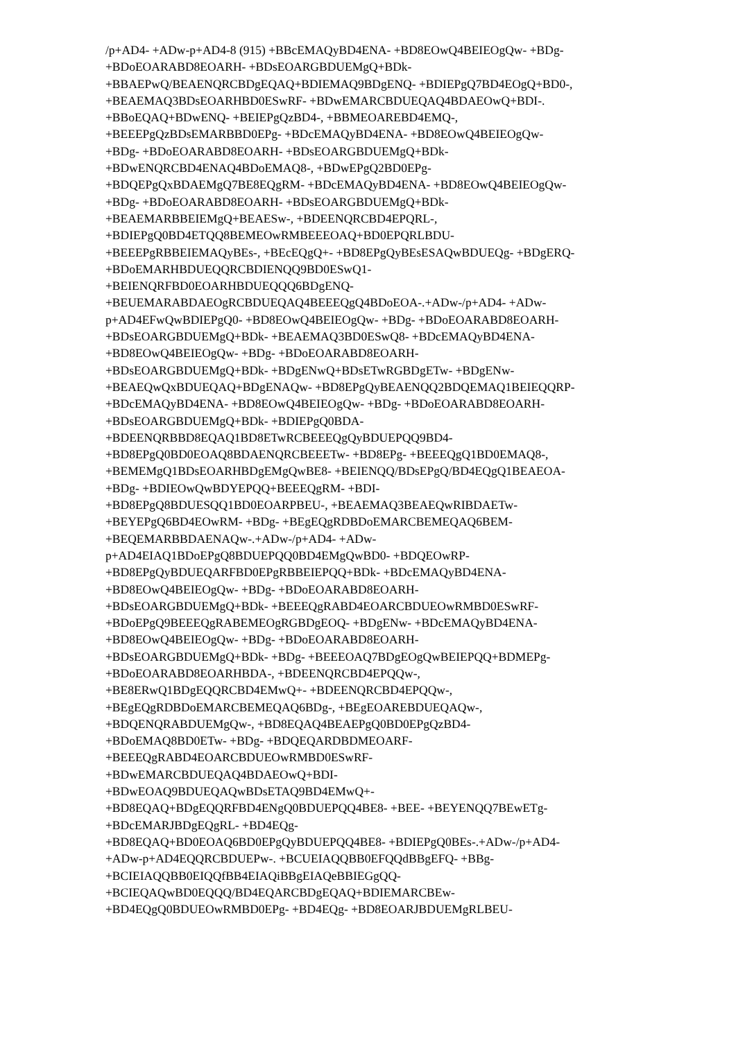/p+AD4- +ADw-p+AD4-8 (915) +BBcEMAQyBD4ENA- +BD8EOwQ4BEIEOgQw- +BDg-
+BDoEOARABD8EOARH- +BDsEOARGBDUEMgQ+BDk-
+BBAEPwQ/BEAENQRCBDgEQAQ+BDIEMAQ9BDgENQ- +BDIEPgQ7BD4EOgQ+BD0-,
+BEAEMAQ3BDsEOARHBD0ESwRF- +BDwEMARCBDUEQAQ4BDAEOwQ+BDI-.
+BBoEQAQ+BDwENQ- +BEIEPgQzBD4-, +BBMEOAREBD4EMQ-,
+BEEEPgQzBDsEMARBBD0EPg- +BDcEMAQyBD4ENA- +BD8EOwQ4BEIEOgQw-
+BDg- +BDoEOARABD8EOARH- +BDsEOARGBDUEMgQ+BDk-
+BDwENQRCBD4ENAQ4BDoEMAQ8-, +BDwEPgQ2BD0EPg-
+BDQEPgQxBDAEMgQ7BE8EQgRM- +BDcEMAQyBD4ENA- +BD8EOwQ4BEIEOgQw-
+BDg- +BDoEOARABD8EOARH- +BDsEOARGBDUEMgQ+BDk-
+BEAEMARBBEIEMgQ+BEAESw-, +BDEENQRCBD4EPQRL-,
+BDIEPgQ0BD4ETQQ8BEMEOwRMBEEEOAQ+BD0EPQRLBDU-
+BEEEPgRBBEIEMAQyBEs-, +BEcEQgQ+- +BD8EPgQyBEsESAQwBDUEQg- +BDgERQ-
+BDoEMARHBDUEQQRCBDIENQQ9BD0ESwQ1-
+BEIENQRFBD0EOARHBDUEQQQ6BDgENQ-
+BEUEMARABDAEOgRCBDUEQAQ4BEEEQgQ4BDoEOA-.+ADw-/p+AD4- +ADw-
p+AD4EFwQwBDIEPgQ0- +BD8EOwQ4BEIEOgQw- +BDg- +BDoEOARABD8EOARH-
+BDsEOARGBDUEMgQ+BDk- +BEAEMAQ3BD0ESwQ8- +BDcEMAQyBD4ENA-
+BD8EOwQ4BEIEOgQw- +BDg- +BDoEOARABD8EOARH-
+BDsEOARGBDUEMgQ+BDk- +BDgENwQ+BDsETwRGBDgETw- +BDgENw-
+BEAEQwQxBDUEQAQ+BDgENAQw- +BD8EPgQyBEAENQQ2BDQEMAQ1BEIEQQRP-
+BDcEMAQyBD4ENA- +BD8EOwQ4BEIEOgQw- +BDg- +BDoEOARABD8EOARH-
+BDsEOARGBDUEMgQ+BDk- +BDIEPgQ0BDA-
+BDEENQRBBD8EQAQ1BD8ETwRCBEEEQgQyBDUEPQQ9BD4-
+BD8EPgQ0BD0EOAQ8BDAENQRCBEEETw- +BD8EPg- +BEEEQgQ1BD0EMAQ8-,
+BEMEMgQ1BDsEOARHBDgEMgQwBE8- +BEIENQQ/BDsEPgQ/BD4EQgQ1BEAEOA-
+BDg- +BDIEOwQwBDYEPQQ+BEEEQgRM- +BDI-
+BD8EPgQ8BDUESQQ1BD0EOARPBEU-, +BEAEMAQ3BEAEQwRIBDAETw-
+BEYEPgQ6BD4EOwRM- +BDg- +BEgEQgRDBDoEMARCBEMEQAQ6BEM-
+BEQEMARBBDAENAQw-.+ADw-/p+AD4- +ADw-
p+AD4EIAQ1BDoEPgQ8BDUEPQQ0BD4EMgQwBD0- +BDQEOwRP-
+BD8EPgQyBDUEQARFBD0EPgRBBEIEPQQ+BDk- +BDcEMAQyBD4ENA-
+BD8EOwQ4BEIEOgQw- +BDg- +BDoEOARABD8EOARH-
+BDsEOARGBDUEMgQ+BDk- +BEEEQgRABD4EOARCBDUEOwRMBD0ESwRF-
+BDoEPgQ9BEEEQgRABEMEOgRGBDgEOQ- +BDgENw- +BDcEMAQyBD4ENA-
+BD8EOwQ4BEIEOgQw- +BDg- +BDoEOARABD8EOARH-
+BDsEOARGBDUEMgQ+BDk- +BDg- +BEEEOAQ7BDgEOgQwBEIEPQQ+BDMEPg-
+BDoEOARABD8EOARHBDA-, +BDEENQRCBD4EPQQw-,
+BE8ERwQ1BDgEQQRCBD4EMwQ+- +BDEENQRCBD4EPQQw-,
+BEgEQgRDBDoEMARCBEMEQAQ6BDg-, +BEgEOAREBDUEQAQw-,
+BDQENQRABDUEMgQw-, +BD8EQAQ4BEAEPgQ0BD0EPgQzBD4-
+BDoEMAQ8BD0ETw- +BDg- +BDQEQARDBDMEOARF-
+BEEEQgRABD4EOARCBDUEOwRMBD0ESwRF-
+BDwEMARCBDUEQAQ4BDAEOwQ+BDI-
+BDwEOAQ9BDUEQAQwBDsETAQ9BD4EMwQ+-
+BD8EQAQ+BDgEQQRFBD4ENgQ0BDUEPQQ4BE8- +BEE- +BEYENQQ7BEwETg-
+BDcEMARJBDgEQgRL- +BD4EQg-
+BD8EQAQ+BD0EOAQ6BD0EPgQyBDUEPQQ4BE8- +BDIEPgQ0BEs-.+ADw-/p+AD4-
+ADw-p+AD4EQQRCBDUEPw-. +BCUEIAQQBB0EFQQdBBgEFQ- +BBg-
+BCIEIAQQBB0EIQQfBB4EIAQiBBgEIAQeBBIEGgQQ-
+BCIEQAQwBD0EQQQ/BD4EQARCBDgEQAQ+BDIEMARCBEw-
+BD4EQgQ0BDUEOwRMBD0EPg- +BD4EQg- +BD8EOARJBDUEMgRLBEU-